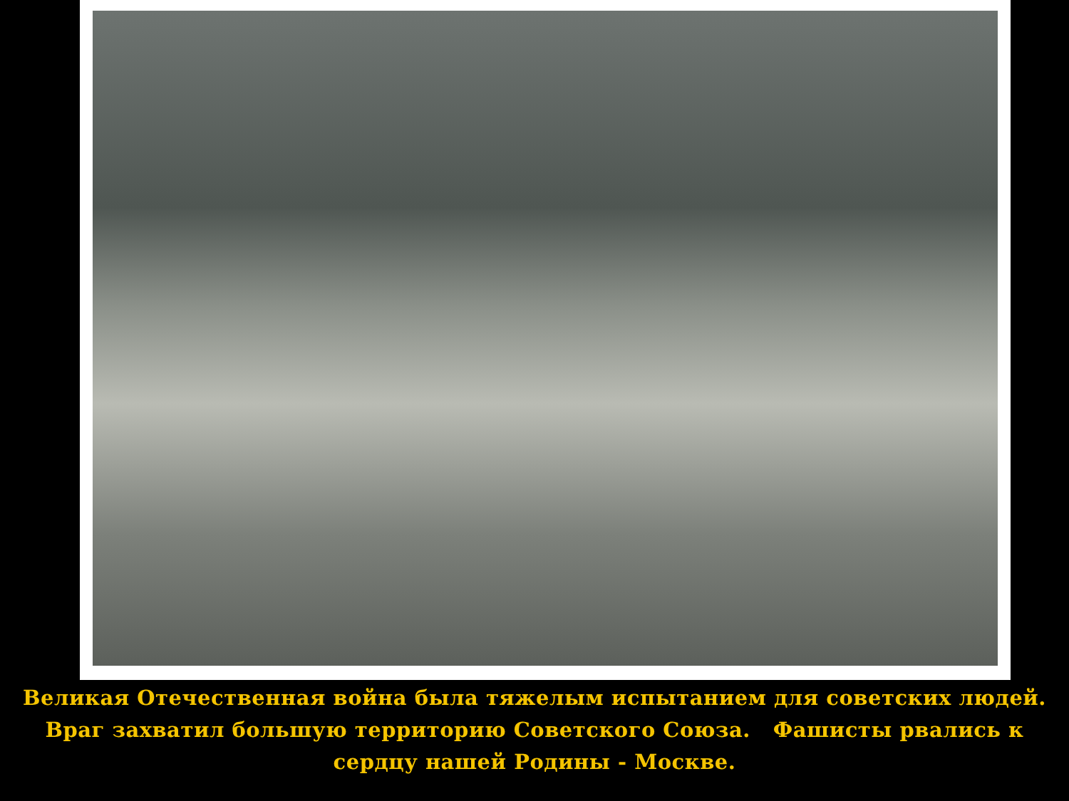Великая Отечественная война была тяжелым испытанием для советских людей. Враг захватил большую территорию Советского Союза. Фашисты рвались к сердцу нашей Родины - Москве.